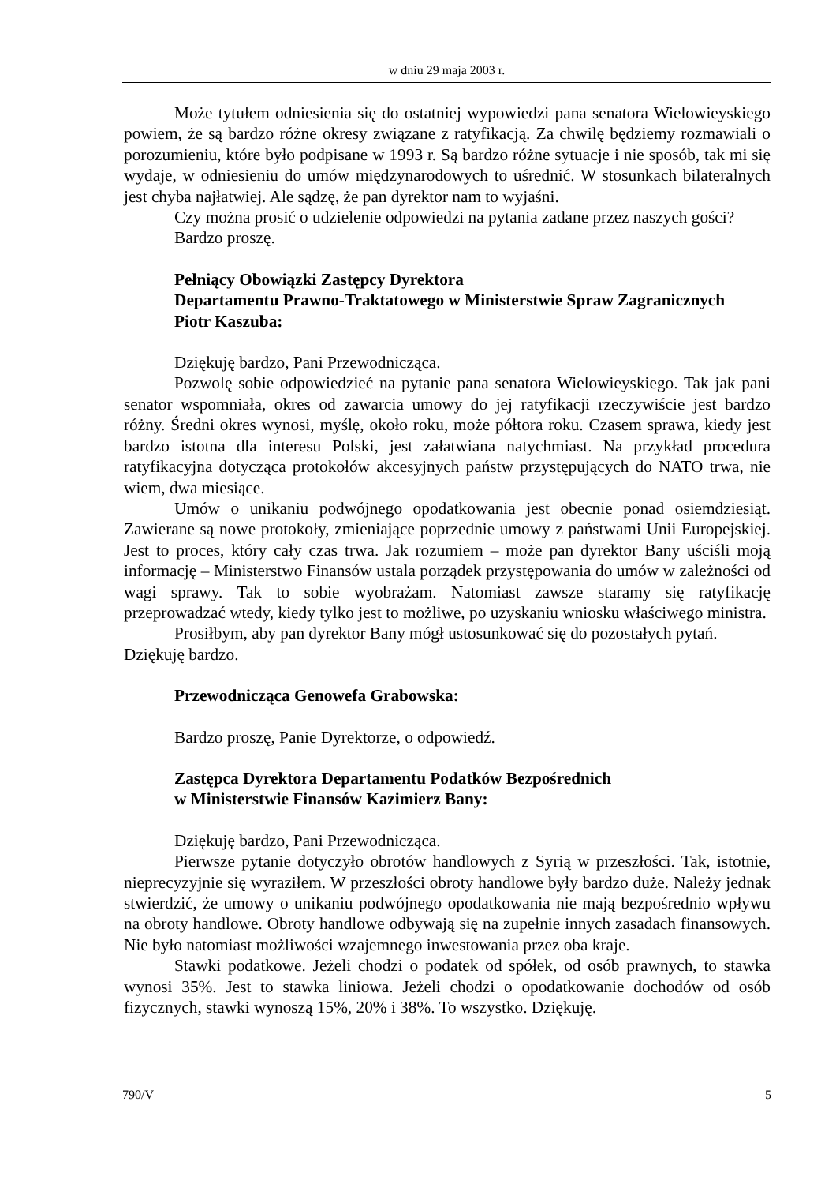w dniu 29 maja 2003 r.
Może tytułem odniesienia się do ostatniej wypowiedzi pana senatora Wielowieyskiego powiem, że są bardzo różne okresy związane z ratyfikacją. Za chwilę będziemy rozmawiali o porozumieniu, które było podpisane w 1993 r. Są bardzo różne sytuacje i nie sposób, tak mi się wydaje, w odniesieniu do umów międzynarodowych to uśrednić. W stosunkach bilateralnych jest chyba najłatwiej. Ale sądzę, że pan dyrektor nam to wyjaśni.
Czy można prosić o udzielenie odpowiedzi na pytania zadane przez naszych gości?
Bardzo proszę.
Pełniący Obowiązki Zastępcy Dyrektora
Departamentu Prawno-Traktatowego w Ministerstwie Spraw Zagranicznych
Piotr Kaszuba:
Dziękuję bardzo, Pani Przewodnicząca.
Pozwolę sobie odpowiedzieć na pytanie pana senatora Wielowieyskiego. Tak jak pani senator wspomniała, okres od zawarcia umowy do jej ratyfikacji rzeczywiście jest bardzo różny. Średni okres wynosi, myślę, około roku, może półtora roku. Czasem sprawa, kiedy jest bardzo istotna dla interesu Polski, jest załatwiana natychmiast. Na przykład procedura ratyfikacyjna dotycząca protokołów akcesyjnych państw przystępujących do NATO trwa, nie wiem, dwa miesiące.
Umów o unikaniu podwójnego opodatkowania jest obecnie ponad osiemdziesiąt. Zawierane są nowe protokoły, zmieniające poprzednie umowy z państwami Unii Europejskiej. Jest to proces, który cały czas trwa. Jak rozumiem – może pan dyrektor Bany uściśli moją informację – Ministerstwo Finansów ustala porządek przystępowania do umów w zależności od wagi sprawy. Tak to sobie wyobrażam. Natomiast zawsze staramy się ratyfikację przeprowadzać wtedy, kiedy tylko jest to możliwe, po uzyskaniu wniosku właściwego ministra.
Prosiłbym, aby pan dyrektor Bany mógł ustosunkować się do pozostałych pytań.
Dziękuję bardzo.
Przewodnicząca Genowefa Grabowska:
Bardzo proszę, Panie Dyrektorze, o odpowiedź.
Zastępca Dyrektora Departamentu Podatków Bezpośrednich
w Ministerstwie Finansów Kazimierz Bany:
Dziękuję bardzo, Pani Przewodnicząca.
Pierwsze pytanie dotyczyło obrotów handlowych z Syrią w przeszłości. Tak, istotnie, nieprecyzyjnie się wyraziłem. W przeszłości obroty handlowe były bardzo duże. Należy jednak stwierdzić, że umowy o unikaniu podwójnego opodatkowania nie mają bezpośrednio wpływu na obroty handlowe. Obroty handlowe odbywają się na zupełnie innych zasadach finansowych. Nie było natomiast możliwości wzajemnego inwestowania przez oba kraje.
Stawki podatkowe. Jeżeli chodzi o podatek od spółek, od osób prawnych, to stawka wynosi 35%. Jest to stawka liniowa. Jeżeli chodzi o opodatkowanie dochodów od osób fizycznych, stawki wynoszą 15%, 20% i 38%. To wszystko. Dziękuję.
790/V 5